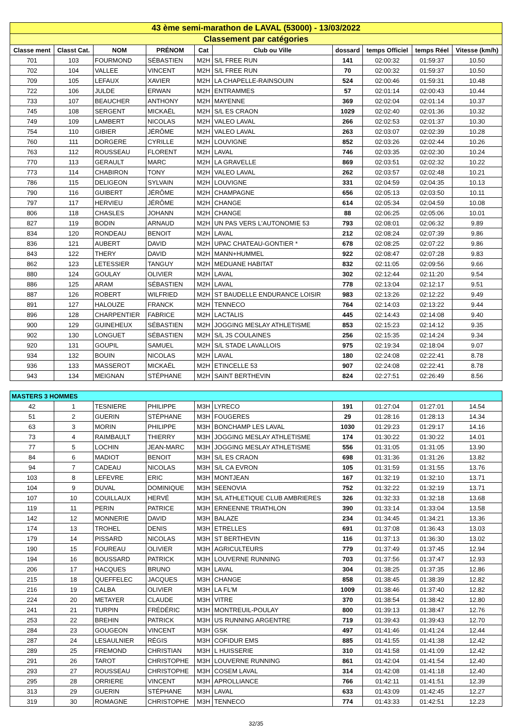| 43 ème semi-marathon de LAVAL (53000) - 13/03/2022 | | | | | | | | | |
| Classement par catégories | | | | | | | | | |
| Classe ment | Classt Cat. | NOM | PRÉNOM | Cat | Club ou Ville | dossard | temps Officiel | temps Réel | Vitesse (km/h) |
| 701 | 103 | FOURMOND | SÉBASTIEN | M2H | S/L FREE RUN | 141 | 02:00:32 | 01:59:37 | 10.50 |
| 702 | 104 | VALLEE | VINCENT | M2H | S/L FREE RUN | 70 | 02:00:32 | 01:59:37 | 10.50 |
| 709 | 105 | LEFAUX | XAVIER | M2H | LA CHAPELLE-RAINSOUIN | 524 | 02:00:46 | 01:59:31 | 10.48 |
| 722 | 106 | JULDE | ERWAN | M2H | ENTRAMMES | 57 | 02:01:14 | 02:00:43 | 10.44 |
| 733 | 107 | BEAUCHER | ANTHONY | M2H | MAYENNE | 369 | 02:02:04 | 02:01:14 | 10.37 |
| 745 | 108 | SERGENT | MICKAËL | M2H | S/L ES CRAON | 1029 | 02:02:40 | 02:01:36 | 10.32 |
| 749 | 109 | LAMBERT | NICOLAS | M2H | VALEO LAVAL | 266 | 02:02:53 | 02:01:37 | 10.30 |
| 754 | 110 | GIBIER | JÉRÔME | M2H | VALEO LAVAL | 263 | 02:03:07 | 02:02:39 | 10.28 |
| 760 | 111 | DORGERE | CYRILLE | M2H | LOUVIGNE | 852 | 02:03:26 | 02:02:44 | 10.26 |
| 763 | 112 | ROUSSEAU | FLORENT | M2H | LAVAL | 746 | 02:03:35 | 02:02:30 | 10.24 |
| 770 | 113 | GERAULT | MARC | M2H | LA GRAVELLE | 869 | 02:03:51 | 02:02:32 | 10.22 |
| 773 | 114 | CHABIRON | TONY | M2H | VALEO LAVAL | 262 | 02:03:57 | 02:02:48 | 10.21 |
| 786 | 115 | DELIGEON | SYLVAIN | M2H | LOUVIGNE | 331 | 02:04:59 | 02:04:35 | 10.13 |
| 790 | 116 | GUIBERT | JÉRÔME | M2H | CHAMPAGNE | 656 | 02:05:13 | 02:03:50 | 10.11 |
| 797 | 117 | HERVIEU | JÉRÔME | M2H | CHANGE | 614 | 02:05:34 | 02:04:59 | 10.08 |
| 806 | 118 | CHASLES | JOHANN | M2H | CHANGE | 88 | 02:06:25 | 02:05:06 | 10.01 |
| 827 | 119 | BODIN | ARNAUD | M2H | UN PAS VERS L'AUTONOMIE 53 | 793 | 02:08:01 | 02:06:32 | 9.89 |
| 834 | 120 | RONDEAU | BENOIT | M2H | LAVAL | 212 | 02:08:24 | 02:07:39 | 9.86 |
| 836 | 121 | AUBERT | DAVID | M2H | UPAC CHATEAU-GONTIER * | 678 | 02:08:25 | 02:07:22 | 9.86 |
| 843 | 122 | THERY | DAVID | M2H | MANN+HUMMEL | 922 | 02:08:47 | 02:07:28 | 9.83 |
| 862 | 123 | LETESSIER | TANGUY | M2H | MEDUANE HABITAT | 832 | 02:11:05 | 02:09:56 | 9.66 |
| 880 | 124 | GOULAY | OLIVIER | M2H | LAVAL | 302 | 02:12:44 | 02:11:20 | 9.54 |
| 886 | 125 | ARAM | SÉBASTIEN | M2H | LAVAL | 778 | 02:13:04 | 02:12:17 | 9.51 |
| 887 | 126 | ROBERT | WILFRIED | M2H | ST BAUDELLE ENDURANCE LOISIR | 983 | 02:13:26 | 02:12:22 | 9.49 |
| 891 | 127 | HALOUZE | FRANCK | M2H | TENNECO | 764 | 02:14:03 | 02:13:22 | 9.44 |
| 896 | 128 | CHARPENTIER | FABRICE | M2H | LACTALIS | 445 | 02:14:43 | 02:14:08 | 9.40 |
| 900 | 129 | GUINEHEUX | SÉBASTIEN | M2H | JOGGING MESLAY ATHLETISME | 853 | 02:15:23 | 02:14:12 | 9.35 |
| 902 | 130 | LONGUET | SÉBASTIEN | M2H | S/L JS COULAINES | 256 | 02:15:35 | 02:14:24 | 9.34 |
| 920 | 131 | GOUPIL | SAMUEL | M2H | S/L STADE LAVALLOIS | 975 | 02:19:34 | 02:18:04 | 9.07 |
| 934 | 132 | BOUIN | NICOLAS | M2H | LAVAL | 180 | 02:24:08 | 02:22:41 | 8.78 |
| 936 | 133 | MASSEROT | MICKAËL | M2H | ETINCELLE 53 | 907 | 02:24:08 | 02:22:41 | 8.78 |
| 943 | 134 | MEIGNAN | STÉPHANE | M2H | SAINT BERTHEVIN | 824 | 02:27:51 | 02:26:49 | 8.56 |
| MASTERS 3 HOMMES | | | | | | | | | |
| 42 | 1 | TESNIERE | PHILIPPE | M3H | LYRECO | 191 | 01:27:04 | 01:27:01 | 14.54 |
| 51 | 2 | GUERIN | STÉPHANE | M3H | FOUGERES | 29 | 01:28:16 | 01:28:13 | 14.34 |
| 63 | 3 | MORIN | PHILIPPE | M3H | BONCHAMP LES LAVAL | 1030 | 01:29:23 | 01:29:17 | 14.16 |
| 73 | 4 | RAIMBAULT | THIERRY | M3H | JOGGING MESLAY ATHLETISME | 174 | 01:30:22 | 01:30:22 | 14.01 |
| 77 | 5 | LOCHIN | JEAN-MARC | M3H | JOGGING MESLAY ATHLETISME | 556 | 01:31:05 | 01:31:05 | 13.90 |
| 84 | 6 | MADIOT | BENOIT | M3H | S/L ES CRAON | 698 | 01:31:36 | 01:31:26 | 13.82 |
| 94 | 7 | CADEAU | NICOLAS | M3H | S/L CA EVRON | 105 | 01:31:59 | 01:31:55 | 13.76 |
| 103 | 8 | LEFEVRE | ERIC | M3H | MONTJEAN | 167 | 01:32:19 | 01:32:10 | 13.71 |
| 104 | 9 | DUVAL | DOMINIQUE | M3H | SEENOVIA | 752 | 01:32:22 | 01:32:19 | 13.71 |
| 107 | 10 | COUILLAUX | HERVÉ | M3H | S/L ATHLETIQUE CLUB AMBRIERES | 326 | 01:32:33 | 01:32:18 | 13.68 |
| 119 | 11 | PERIN | PATRICE | M3H | ERNEENNE TRIATHLON | 390 | 01:33:14 | 01:33:04 | 13.58 |
| 142 | 12 | MONNERIE | DAVID | M3H | BALAZE | 234 | 01:34:45 | 01:34:21 | 13.36 |
| 174 | 13 | TROHEL | DENIS | M3H | ETRELLES | 691 | 01:37:08 | 01:36:43 | 13.03 |
| 179 | 14 | PISSARD | NICOLAS | M3H | ST BERTHEVIN | 116 | 01:37:13 | 01:36:30 | 13.02 |
| 190 | 15 | FOUREAU | OLIVIER | M3H | AGRICULTEURS | 779 | 01:37:49 | 01:37:45 | 12.94 |
| 194 | 16 | BOUSSARD | PATRICK | M3H | LOUVERNE RUNNING | 703 | 01:37:56 | 01:37:47 | 12.93 |
| 206 | 17 | HACQUES | BRUNO | M3H | LAVAL | 304 | 01:38:25 | 01:37:35 | 12.86 |
| 215 | 18 | QUEFFELEC | JACQUES | M3H | CHANGE | 858 | 01:38:45 | 01:38:39 | 12.82 |
| 216 | 19 | CALBA | OLIVIER | M3H | LA FL'M | 1009 | 01:38:46 | 01:37:40 | 12.82 |
| 224 | 20 | METAYER | CLAUDE | M3H | VITRE | 370 | 01:38:54 | 01:38:42 | 12.80 |
| 241 | 21 | TURPIN | FRÉDÉRIC | M3H | MONTREUIL-POULAY | 800 | 01:39:13 | 01:38:47 | 12.76 |
| 253 | 22 | BREHIN | PATRICK | M3H | US RUNNING ARGENTRE | 719 | 01:39:43 | 01:39:43 | 12.70 |
| 284 | 23 | GOUGEON | VINCENT | M3H | GSK | 497 | 01:41:46 | 01:41:24 | 12.44 |
| 287 | 24 | LESAULNIER | RÉGIS | M3H | COFIDUR EMS | 885 | 01:41:55 | 01:41:38 | 12.42 |
| 289 | 25 | FREMOND | CHRISTIAN | M3H | L HUISSERIE | 310 | 01:41:58 | 01:41:09 | 12.42 |
| 291 | 26 | TAROT | CHRISTOPHE | M3H | LOUVERNE RUNNING | 861 | 01:42:04 | 01:41:54 | 12.40 |
| 293 | 27 | ROUSSEAU | CHRISTOPHE | M3H | COSEM LAVAL | 314 | 01:42:08 | 01:41:18 | 12.40 |
| 295 | 28 | ORRIERE | VINCENT | M3H | APROLLIANCE | 766 | 01:42:11 | 01:41:51 | 12.39 |
| 313 | 29 | GUERIN | STÉPHANE | M3H | LAVAL | 633 | 01:43:09 | 01:42:45 | 12.27 |
| 319 | 30 | ROMAGNE | CHRISTOPHE | M3H | TENNECO | 774 | 01:43:33 | 01:42:51 | 12.23 |
32/35